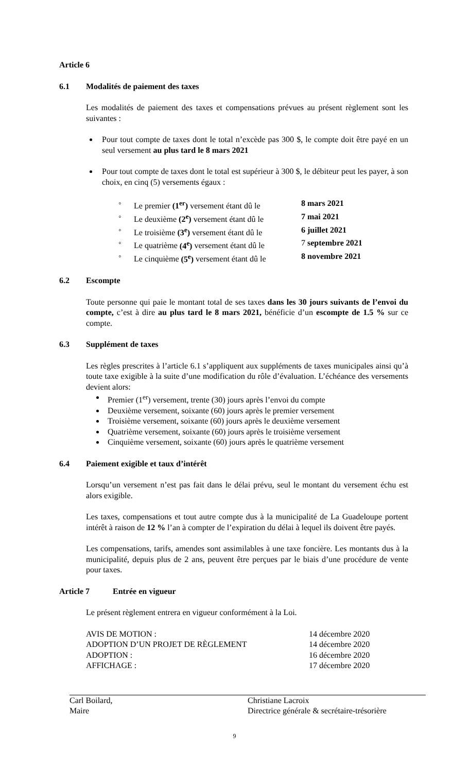Article 6
6.1 Modalités de paiement des taxes
Les modalités de paiement des taxes et compensations prévues au présent règlement sont les suivantes :
Pour tout compte de taxes dont le total n’excède pas 300 $, le compte doit être payé en un seul versement au plus tard le 8 mars 2021
Pour tout compte de taxes dont le total est supérieur à 300 $, le débiteur peut les payer, à son choix, en cinq (5) versements égaux :
◦ Le premier (1<sup>er</sup>) versement étant dû le 8 mars 2021
◦ Le deuxième (2<sup>e</sup>) versement étant dû le 7 mai 2021
◦ Le troisième (3<sup>e</sup>) versement étant dû le 6 juillet 2021
◦ Le quatrième (4<sup>e</sup>) versement étant dû le 7 septembre 2021
◦ Le cinquième (5<sup>e</sup>) versement étant dû le 8 novembre 2021
6.2 Escompte
Toute personne qui paie le montant total de ses taxes dans les 30 jours suivants de l’envoi du compte, c’est à dire au plus tard le 8 mars 2021, bénéficie d’un escompte de 1.5 % sur ce compte.
6.3 Supplément de taxes
Les règles prescrites à l’article 6.1 s’appliquent aux suppléments de taxes municipales ainsi qu’à toute taxe exigible à la suite d’une modification du rôle d’évaluation. L’échéance des versements devient alors:
Premier (1<sup>er</sup>) versement, trente (30) jours après l’envoi du compte
Deuxième versement, soixante (60) jours après le premier versement
Troisième versement, soixante (60) jours après le deuxième versement
Quatrième versement, soixante (60) jours après le troisième versement
Cinquième versement, soixante (60) jours après le quatrième versement
6.4 Paiement exigible et taux d’intérêt
Lorsqu’un versement n’est pas fait dans le délai prévu, seul le montant du versement échu est alors exigible.
Les taxes, compensations et tout autre compte dus à la municipalité de La Guadeloupe portent intérêt à raison de 12 % l’an à compter de l’expiration du délai à lequel ils doivent être payés.
Les compensations, tarifs, amendes sont assimilables à une taxe foncière. Les montants dus à la municipalité, depuis plus de 2 ans, peuvent être perçues par le biais d’une procédure de vente pour taxes.
Article 7 Entrée en vigueur
Le présent règlement entrera en vigueur conformément à la Loi.
AVIS DE MOTION : 14 décembre 2020
ADOPTION D’UN PROJET DE RÈGLEMENT 14 décembre 2020
ADOPTION : 16 décembre 2020
AFFICHAGE : 17 décembre 2020
Carl Boilard,
Maire
Christiane Lacroix
Directrice générale & secrétaire-trésorière
9